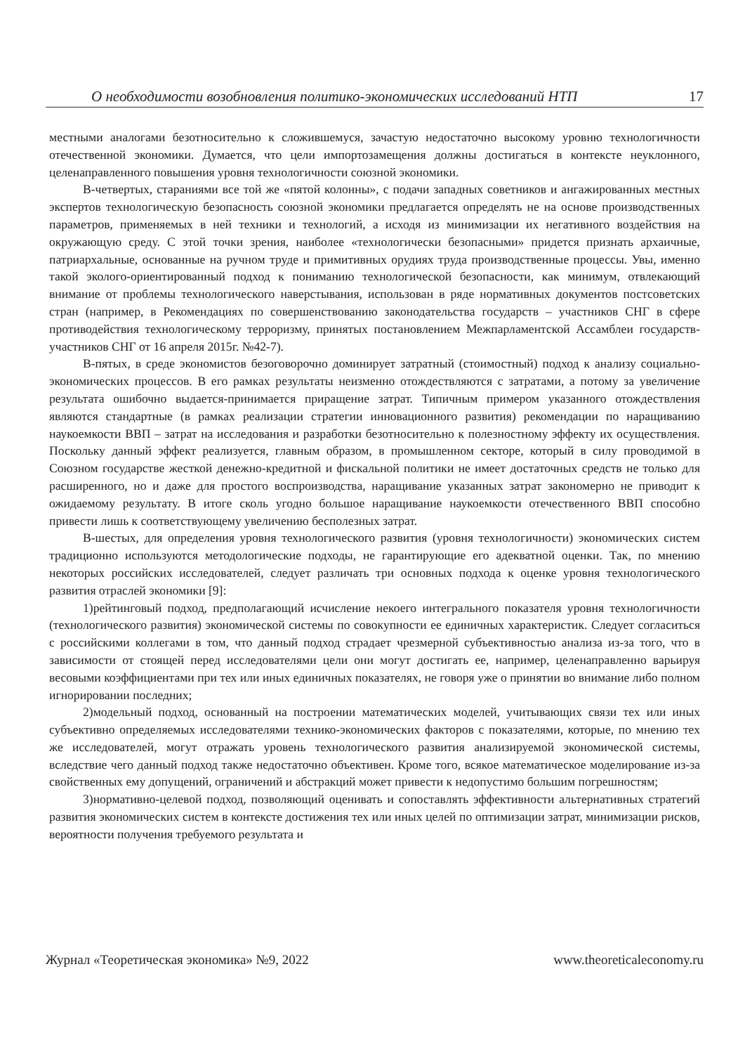О необходимости возобновления политико-экономических исследований НТП 17
местными аналогами безотносительно к сложившемуся, зачастую недостаточно высокому уровню технологичности отечественной экономики. Думается, что цели импортозамещения должны достигаться в контексте неуклонного, целенаправленного повышения уровня технологичности союзной экономики.
В-четвертых, стараниями все той же «пятой колонны», с подачи западных советников и ангажированных местных экспертов технологическую безопасность союзной экономики предлагается определять не на основе производственных параметров, применяемых в ней техники и технологий, а исходя из минимизации их негативного воздействия на окружающую среду. С этой точки зрения, наиболее «технологически безопасными» придется признать архаичные, патриархальные, основанные на ручном труде и примитивных орудиях труда производственные процессы. Увы, именно такой эколого-ориентированный подход к пониманию технологической безопасности, как минимум, отвлекающий внимание от проблемы технологического наверстывания, использован в ряде нормативных документов постсоветских стран (например, в Рекомендациях по совершенствованию законодательства государств – участников СНГ в сфере противодействия технологическому терроризму, принятых постановлением Межпарламентской Ассамблеи государств-участников СНГ от 16 апреля 2015г. №42-7).
В-пятых, в среде экономистов безоговорочно доминирует затратный (стоимостный) подход к анализу социально-экономических процессов. В его рамках результаты неизменно отождествляются с затратами, а потому за увеличение результата ошибочно выдается-принимается приращение затрат. Типичным примером указанного отождествления являются стандартные (в рамках реализации стратегии инновационного развития) рекомендации по наращиванию наукоемкости ВВП – затрат на исследования и разработки безотносительно к полезностному эффекту их осуществления. Поскольку данный эффект реализуется, главным образом, в промышленном секторе, который в силу проводимой в Союзном государстве жесткой денежно-кредитной и фискальной политики не имеет достаточных средств не только для расширенного, но и даже для простого воспроизводства, наращивание указанных затрат закономерно не приводит к ожидаемому результату. В итоге сколь угодно большое наращивание наукоемкости отечественного ВВП способно привести лишь к соответствующему увеличению бесполезных затрат.
В-шестых, для определения уровня технологического развития (уровня технологичности) экономических систем традиционно используются методологические подходы, не гарантирующие его адекватной оценки. Так, по мнению некоторых российских исследователей, следует различать три основных подхода к оценке уровня технологического развития отраслей экономики [9]:
1)рейтинговый подход, предполагающий исчисление некоего интегрального показателя уровня технологичности (технологического развития) экономической системы по совокупности ее единичных характеристик. Следует согласиться с российскими коллегами в том, что данный подход страдает чрезмерной субъективностью анализа из-за того, что в зависимости от стоящей перед исследователями цели они могут достигать ее, например, целенаправленно варьируя весовыми коэффициентами при тех или иных единичных показателях, не говоря уже о принятии во внимание либо полном игнорировании последних;
2)модельный подход, основанный на построении математических моделей, учитывающих связи тех или иных субъективно определяемых исследователями технико-экономических факторов с показателями, которые, по мнению тех же исследователей, могут отражать уровень технологического развития анализируемой экономической системы, вследствие чего данный подход также недостаточно объективен. Кроме того, всякое математическое моделирование из-за свойственных ему допущений, ограничений и абстракций может привести к недопустимо большим погрешностям;
3)нормативно-целевой подход, позволяющий оценивать и сопоставлять эффективности альтернативных стратегий развития экономических систем в контексте достижения тех или иных целей по оптимизации затрат, минимизации рисков, вероятности получения требуемого результата и
Журнал «Теоретическая экономика» №9, 2022 www.theoreticaleconomy.ru